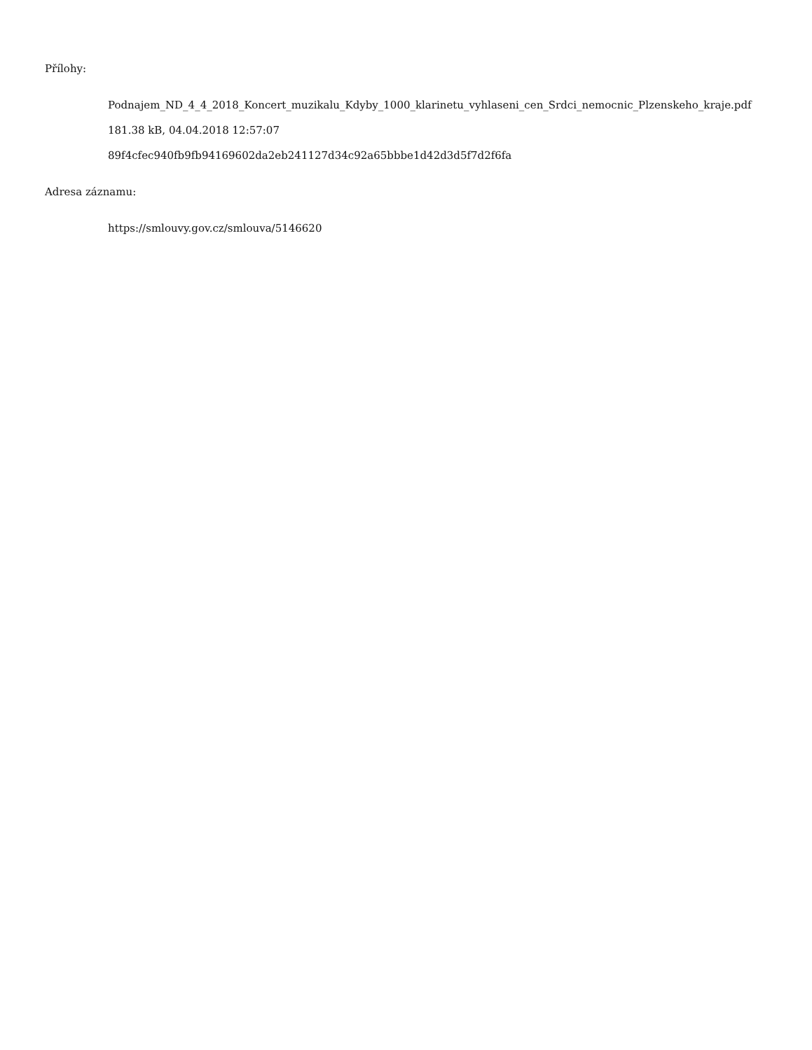Přílohy:
Podnajem_ND_4_4_2018_Koncert_muzikalu_Kdyby_1000_klarinetu_vyhlaseni_cen_Srdci_nemocnic_Plzenskeho_kraje.pdf
181.38 kB, 04.04.2018 12:57:07
89f4cfec940fb9fb94169602da2eb241127d34c92a65bbbe1d42d3d5f7d2f6fa
Adresa záznamu:
https://smlouvy.gov.cz/smlouva/5146620